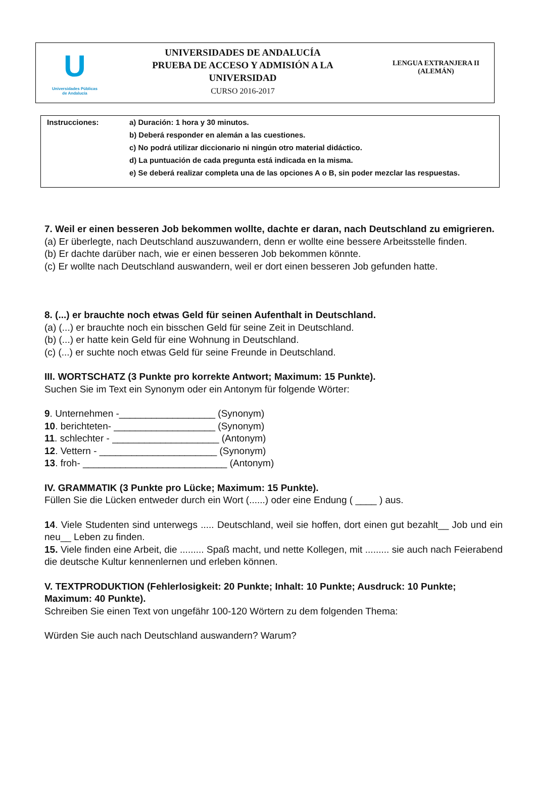U
Universidades Públicas
de Andalucía
UNIVERSIDADES DE ANDALUCÍA
PRUEBA DE ACCESO Y ADMISIÓN A LA
UNIVERSIDAD
CURSO 2016-2017
LENGUA EXTRANJERA II
(ALEMÁN)
Instrucciones: a) Duración: 1 hora y 30 minutos.
b) Deberá responder en alemán a las cuestiones.
c) No podrá utilizar diccionario ni ningún otro material didáctico.
d) La puntuación de cada pregunta está indicada en la misma.
e) Se deberá realizar completa una de las opciones A o B, sin poder mezclar las respuestas.
7. Weil er einen besseren Job bekommen wollte, dachte er daran, nach Deutschland zu emigrieren.
(a) Er überlegte, nach Deutschland auszuwandern, denn er wollte eine bessere Arbeitsstelle finden.
(b) Er dachte darüber nach, wie er einen besseren Job bekommen könnte.
(c) Er wollte nach Deutschland auswandern, weil er dort einen besseren Job gefunden hatte.
8. (...) er brauchte noch etwas Geld für seinen Aufenthalt in Deutschland.
(a) (...) er brauchte noch ein bisschen Geld für seine Zeit in Deutschland.
(b) (...) er hatte kein Geld für eine Wohnung in Deutschland.
(c) (...) er suchte noch etwas Geld für seine Freunde in Deutschland.
III. WORTSCHATZ (3 Punkte pro korrekte Antwort; Maximum: 15 Punkte).
Suchen Sie im Text ein Synonym oder ein Antonym für folgende Wörter:
9. Unternehmen -__________________ (Synonym)
10. berichteten- ___________________ (Synonym)
11. schlechter - ____________________ (Antonym)
12. Vettern - ______________________ (Synonym)
13. froh- ___________________________ (Antonym)
IV. GRAMMATIK (3 Punkte pro Lücke; Maximum: 15 Punkte).
Füllen Sie die Lücken entweder durch ein Wort (......) oder eine Endung ( ____ ) aus.
14. Viele Studenten sind unterwegs ..... Deutschland, weil sie hoffen, dort einen gut bezahlt__ Job und ein neu__ Leben zu finden.
15. Viele finden eine Arbeit, die ......... Spaß macht, und nette Kollegen, mit ......... sie auch nach Feierabend die deutsche Kultur kennenlernen und erleben können.
V. TEXTPRODUKTION (Fehlerlosigkeit: 20 Punkte; Inhalt: 10 Punkte; Ausdruck: 10 Punkte; Maximum: 40 Punkte).
Schreiben Sie einen Text von ungefähr 100-120 Wörtern zu dem folgenden Thema:
Würden Sie auch nach Deutschland auswandern? Warum?